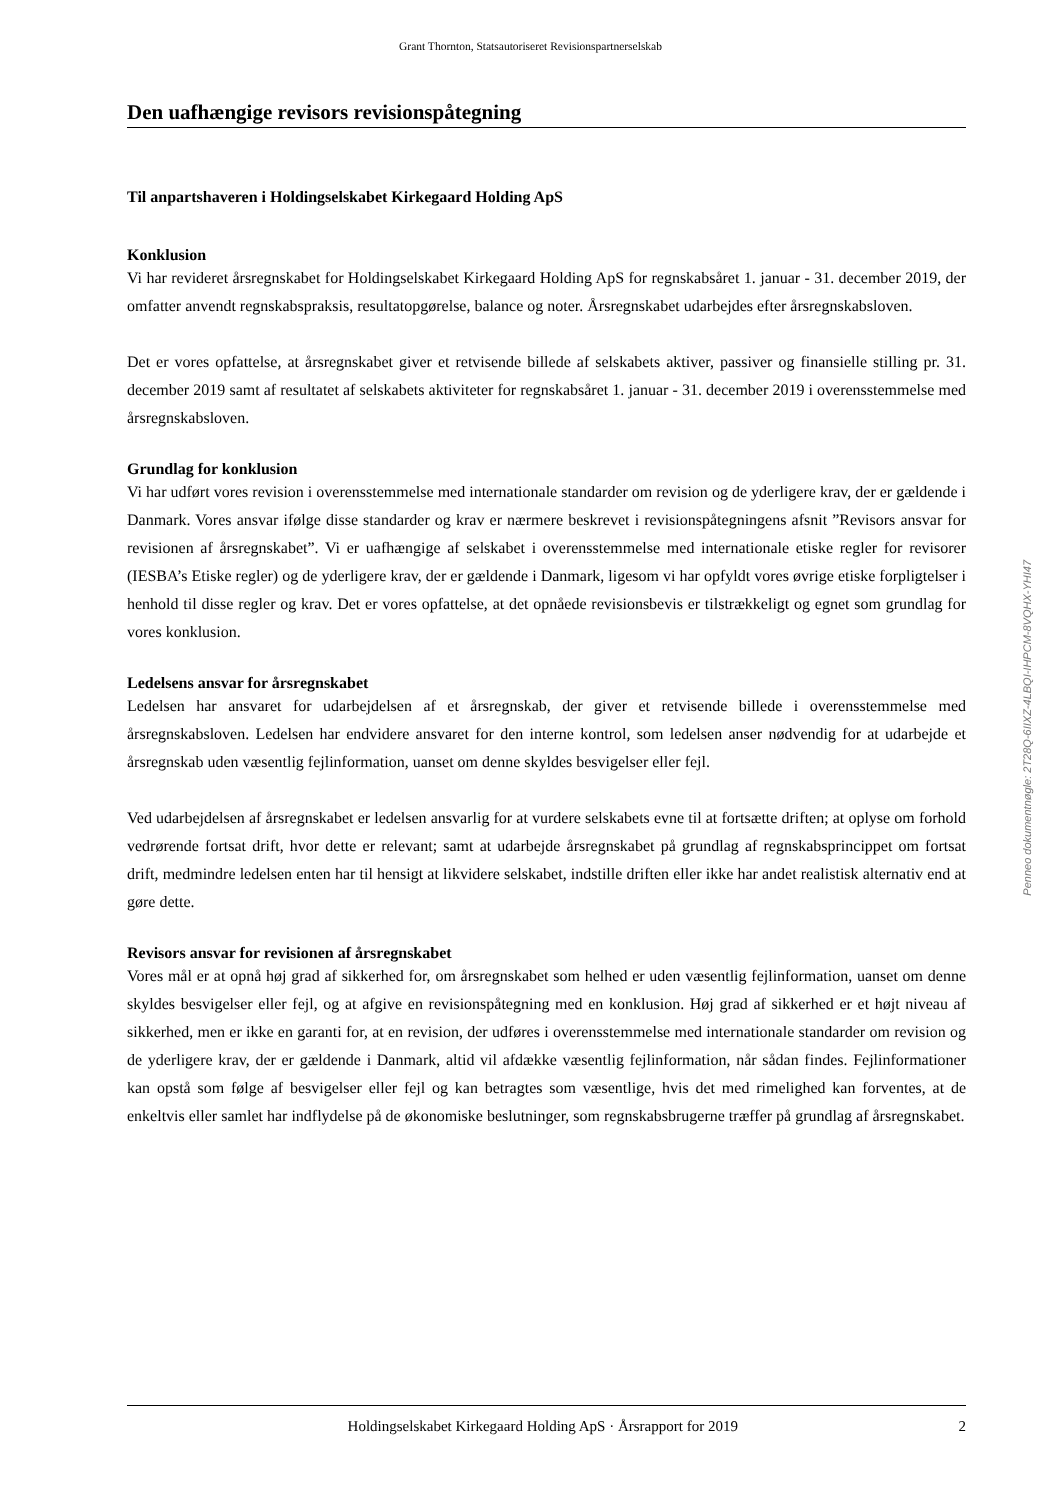Grant Thornton, Statsautoriseret Revisionspartnerselskab
Den uafhængige revisors revisionspåtegning
Til anpartshaveren i Holdingselskabet Kirkegaard Holding ApS
Konklusion
Vi har revideret årsregnskabet for Holdingselskabet Kirkegaard Holding ApS for regnskabsåret 1. januar - 31. december 2019, der omfatter anvendt regnskabspraksis, resultatopgørelse, balance og noter. Årsregnskabet udarbejdes efter årsregnskabsloven.
Det er vores opfattelse, at årsregnskabet giver et retvisende billede af selskabets aktiver, passiver og finansielle stilling pr. 31. december 2019 samt af resultatet af selskabets aktiviteter for regnskabsåret 1. januar - 31. december 2019 i overensstemmelse med årsregnskabsloven.
Grundlag for konklusion
Vi har udført vores revision i overensstemmelse med internationale standarder om revision og de yderligere krav, der er gældende i Danmark. Vores ansvar ifølge disse standarder og krav er nærmere beskrevet i revisionspåtegningens afsnit ”Revisors ansvar for revisionen af årsregnskabet”. Vi er uafhængige af selskabet i overensstemmelse med internationale etiske regler for revisorer (IESBA’s Etiske regler) og de yderligere krav, der er gældende i Danmark, ligesom vi har opfyldt vores øvrige etiske forpligtelser i henhold til disse regler og krav. Det er vores opfattelse, at det opnåede revisionsbevis er tilstrækkeligt og egnet som grundlag for vores konklusion.
Ledelsens ansvar for årsregnskabet
Ledelsen har ansvaret for udarbejdelsen af et årsregnskab, der giver et retvisende billede i overensstemmelse med årsregnskabsloven. Ledelsen har endvidere ansvaret for den interne kontrol, som ledelsen anser nødvendig for at udarbejde et årsregnskab uden væsentlig fejlinformation, uanset om denne skyldes besvigelser eller fejl.
Ved udarbejdelsen af årsregnskabet er ledelsen ansvarlig for at vurdere selskabets evne til at fortsætte driften; at oplyse om forhold vedrørende fortsat drift, hvor dette er relevant; samt at udarbejde årsregnskabet på grundlag af regnskabsprincippet om fortsat drift, medmindre ledelsen enten har til hensigt at likvidere selskabet, indstille driften eller ikke har andet realistisk alternativ end at gøre dette.
Revisors ansvar for revisionen af årsregnskabet
Vores mål er at opnå høj grad af sikkerhed for, om årsregnskabet som helhed er uden væsentlig fejlinformation, uanset om denne skyldes besvigelser eller fejl, og at afgive en revisionspåtegning med en konklusion. Høj grad af sikkerhed er et højt niveau af sikkerhed, men er ikke en garanti for, at en revision, der udføres i overensstemmelse med internationale standarder om revision og de yderligere krav, der er gældende i Danmark, altid vil afdække væsentlig fejlinformation, når sådan findes. Fejlinformationer kan opstå som følge af besvigelser eller fejl og kan betragtes som væsentlige, hvis det med rimelighed kan forventes, at de enkeltvis eller samlet har indflydelse på de økonomiske beslutninger, som regnskabsbrugerne træffer på grundlag af årsregnskabet.
Penneo dokumentnøgle: 2T28Q-6IIXZ-4LBQI-IHPCM-8VQHX-YHI47
Holdingselskabet Kirkegaard Holding ApS · Årsrapport for 2019 2